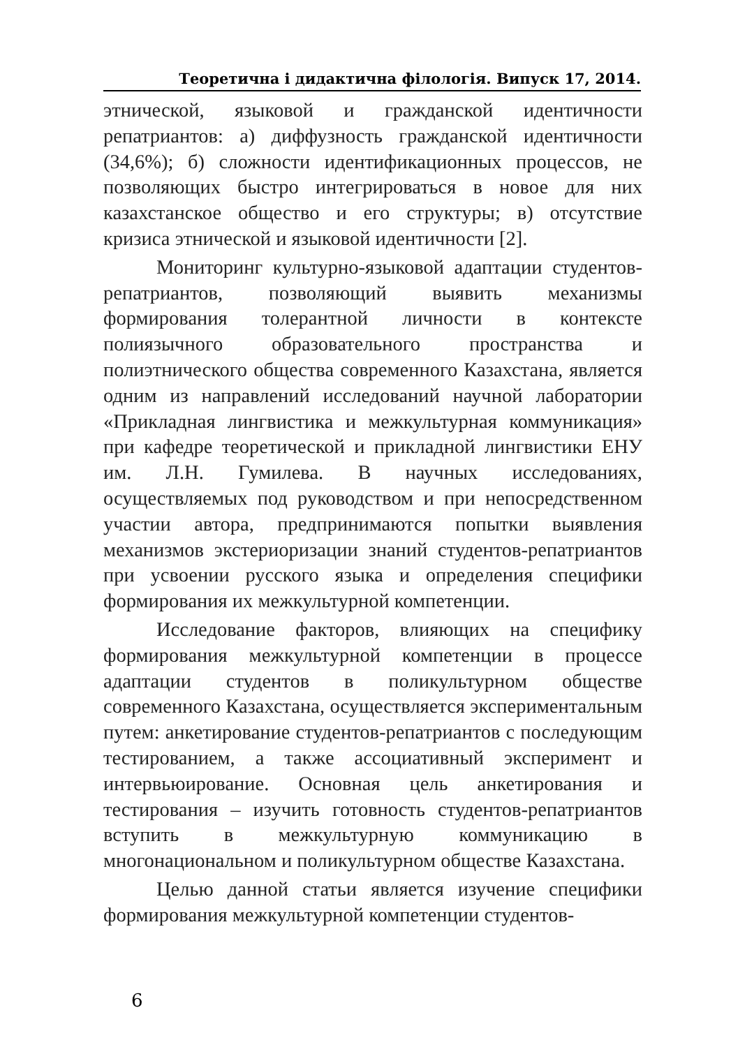Теоретична і дидактична філологія. Випуск 17, 2014.
этнической, языковой и гражданской идентичности репатриантов: а) диффузность гражданской идентичности (34,6%); б) сложности идентификационных процессов, не позволяющих быстро интегрироваться в новое для них казахстанское общество и его структуры; в) отсутствие кризиса этнической и языковой идентичности [2].
Мониторинг культурно-языковой адаптации студентов-репатриантов, позволяющий выявить механизмы формирования толерантной личности в контексте полиязычного образовательного пространства и полиэтнического общества современного Казахстана, является одним из направлений исследований научной лаборатории «Прикладная лингвистика и межкультурная коммуникация» при кафедре теоретической и прикладной лингвистики ЕНУ им. Л.Н. Гумилева. В научных исследованиях, осуществляемых под руководством и при непосредственном участии автора, предпринимаются попытки выявления механизмов экстериоризации знаний студентов-репатриантов при усвоении русского языка и определения специфики формирования их межкультурной компетенции.
Исследование факторов, влияющих на специфику формирования межкультурной компетенции в процессе адаптации студентов в поликультурном обществе современного Казахстана, осуществляется экспериментальным путем: анкетирование студентов-репатриантов с последующим тестированием, а также ассоциативный эксперимент и интервьюирование. Основная цель анкетирования и тестирования – изучить готовность студентов-репатриантов вступить в межкультурную коммуникацию в многонациональном и поликультурном обществе Казахстана.
Целью данной статьи является изучение специфики формирования межкультурной компетенции студентов-
6